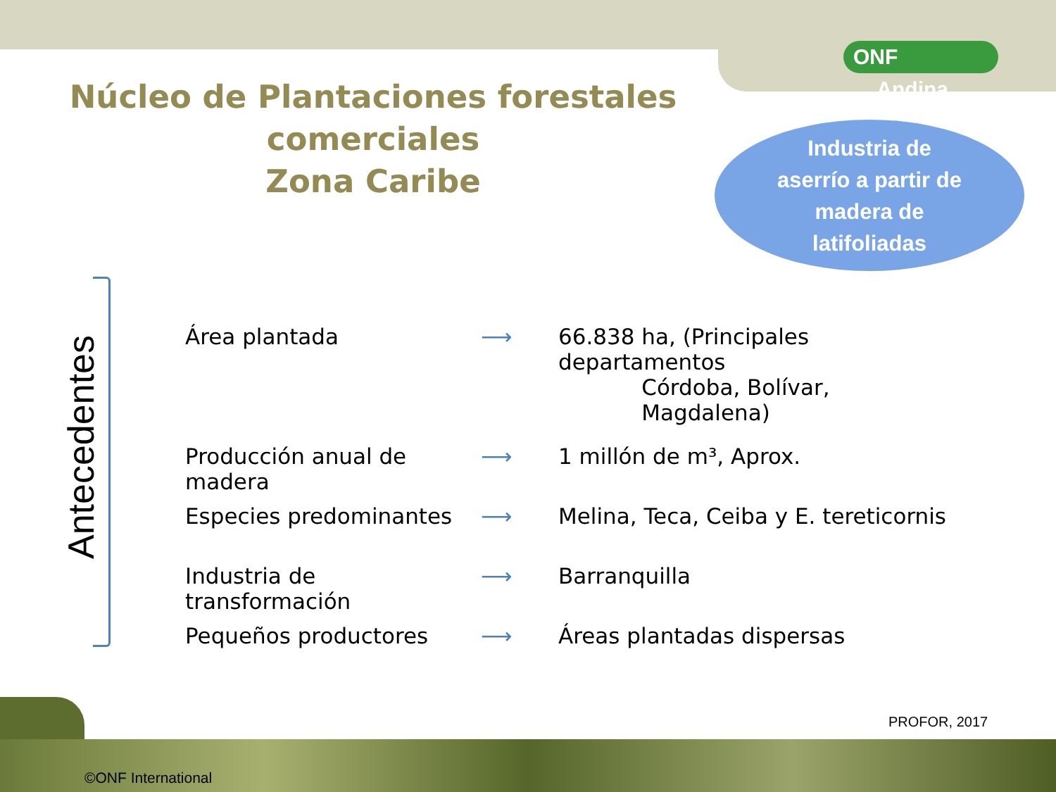ONF Andina
Núcleo de Plantaciones forestales comerciales
Zona Caribe
Industria de
aserrío a partir de
madera de
latifoliadas
Antecedentes
Área plantada ⟶ 66.838 ha, (Principales departamentos
Córdoba, Bolívar,
Magdalena)
Producción anual de madera
⟶ 1 millón de m³, Aprox.
Especies predominantes ⟶ Melina, Teca, Ceiba y E. tereticornis
Industria de transformación
⟶ Barranquilla
Pequeños productores ⟶ Áreas plantadas dispersas
PROFOR, 2017
©ONF International